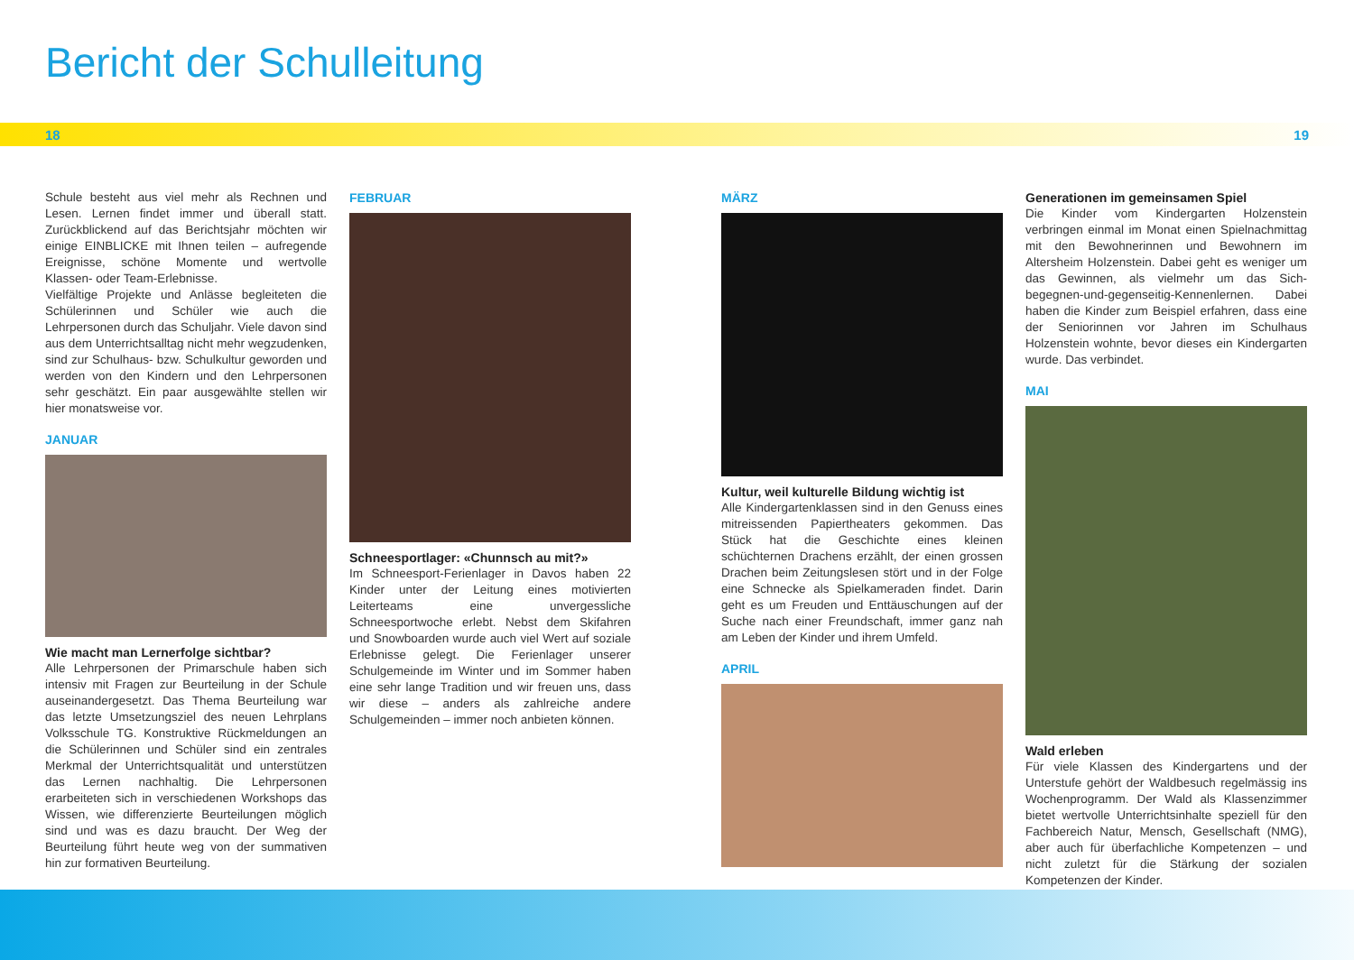Bericht der Schulleitung
18 19
Schule besteht aus viel mehr als Rechnen und Lesen. Lernen findet immer und überall statt. Zurückblickend auf das Berichtsjahr möchten wir einige EINBLICKE mit Ihnen teilen – aufregende Ereignisse, schöne Momente und wertvolle Klassen- oder Team-Erlebnisse.
Vielfältige Projekte und Anlässe begleiteten die Schülerinnen und Schüler wie auch die Lehrpersonen durch das Schuljahr. Viele davon sind aus dem Unterrichtsalltag nicht mehr wegzudenken, sind zur Schulhaus- bzw. Schulkultur geworden und werden von den Kindern und den Lehrpersonen sehr geschätzt. Ein paar ausgewählte stellen wir hier monatsweise vor.
JANUAR
Wie macht man Lernerfolge sichtbar?
Alle Lehrpersonen der Primarschule haben sich intensiv mit Fragen zur Beurteilung in der Schule auseinandergesetzt. Das Thema Beurteilung war das letzte Umsetzungsziel des neuen Lehrplans Volksschule TG. Konstruktive Rückmeldungen an die Schülerinnen und Schüler sind ein zentrales Merkmal der Unterrichtsqualität und unterstützen das Lernen nachhaltig. Die Lehrpersonen erarbeiteten sich in verschiedenen Workshops das Wissen, wie differenzierte Beurteilungen möglich sind und was es dazu braucht. Der Weg der Beurteilung führt heute weg von der summativen hin zur formativen Beurteilung.
FEBRUAR
Schneesportlager: «Chunnsch au mit?»
Im Schneesport-Ferienlager in Davos haben 22 Kinder unter der Leitung eines motivierten Leiterteams eine unvergessliche Schneesportwoche erlebt. Nebst dem Skifahren und Snowboarden wurde auch viel Wert auf soziale Erlebnisse gelegt. Die Ferienlager unserer Schulgemeinde im Winter und im Sommer haben eine sehr lange Tradition und wir freuen uns, dass wir diese – anders als zahlreiche andere Schulgemeinden – immer noch anbieten können.
MÄRZ
Kultur, weil kulturelle Bildung wichtig ist
Alle Kindergartenklassen sind in den Genuss eines mitreissenden Papiertheaters gekommen. Das Stück hat die Geschichte eines kleinen schüchternen Drachens erzählt, der einen grossen Drachen beim Zeitungslesen stört und in der Folge eine Schnecke als Spielkameraden findet. Darin geht es um Freuden und Enttäuschungen auf der Suche nach einer Freundschaft, immer ganz nah am Leben der Kinder und ihrem Umfeld.
APRIL
Generationen im gemeinsamen Spiel
Die Kinder vom Kindergarten Holzenstein verbringen einmal im Monat einen Spielnachmittag mit den Bewohnerinnen und Bewohnern im Altersheim Holzenstein. Dabei geht es weniger um das Gewinnen, als vielmehr um das Sich-begegnen-und-gegenseitig-Kennenlernen. Dabei haben die Kinder zum Beispiel erfahren, dass eine der Seniorinnen vor Jahren im Schulhaus Holzenstein wohnte, bevor dieses ein Kindergarten wurde. Das verbindet.
MAI
Wald erleben
Für viele Klassen des Kindergartens und der Unterstufe gehört der Waldbesuch regelmässig ins Wochenprogramm. Der Wald als Klassenzimmer bietet wertvolle Unterrichtsinhalte speziell für den Fachbereich Natur, Mensch, Gesellschaft (NMG), aber auch für überfachliche Kompetenzen – und nicht zuletzt für die Stärkung der sozialen Kompetenzen der Kinder.